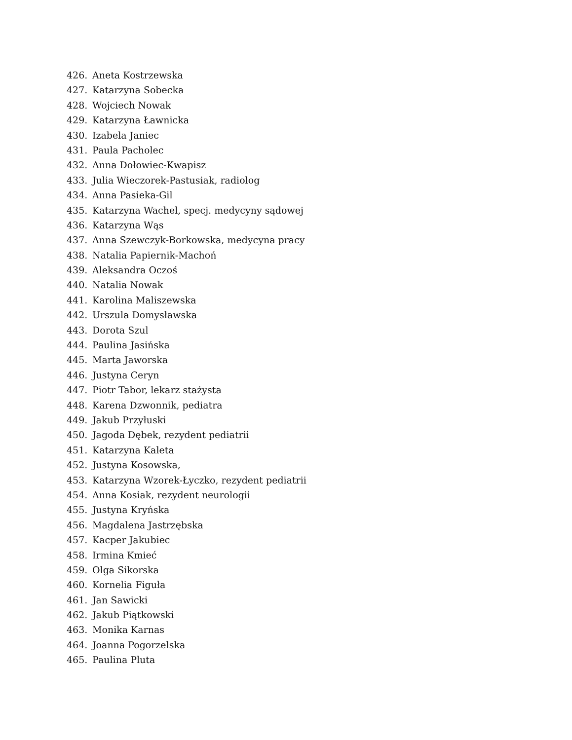426. Aneta Kostrzewska
427. Katarzyna Sobecka
428. Wojciech Nowak
429. Katarzyna Ławnicka
430. Izabela Janiec
431. Paula Pacholec
432. Anna Dołowiec-Kwapisz
433. Julia Wieczorek-Pastusiak, radiolog
434. Anna Pasieka-Gil
435. Katarzyna Wachel, specj. medycyny sądowej
436. Katarzyna Wąs
437. Anna Szewczyk-Borkowska, medycyna pracy
438. Natalia Papiernik-Machoń
439. Aleksandra Oczoś
440. Natalia Nowak
441. Karolina Maliszewska
442. Urszula Domysławska
443. Dorota Szul
444. Paulina Jasińska
445. Marta Jaworska
446. Justyna Ceryn
447. Piotr Tabor, lekarz stażysta
448. Karena Dzwonnik, pediatra
449. Jakub Przyłuski
450. Jagoda Dębek, rezydent pediatrii
451. Katarzyna Kaleta
452. Justyna Kosowska,
453. Katarzyna Wzorek-Łyczko, rezydent pediatrii
454. Anna Kosiak, rezydent neurologii
455. Justyna Kryńska
456. Magdalena Jastrzębska
457. Kacper Jakubiec
458. Irmina Kmieć
459. Olga Sikorska
460. Kornelia Figuła
461. Jan Sawicki
462. Jakub Piątkowski
463. Monika Karnas
464. Joanna Pogorzelska
465. Paulina Pluta